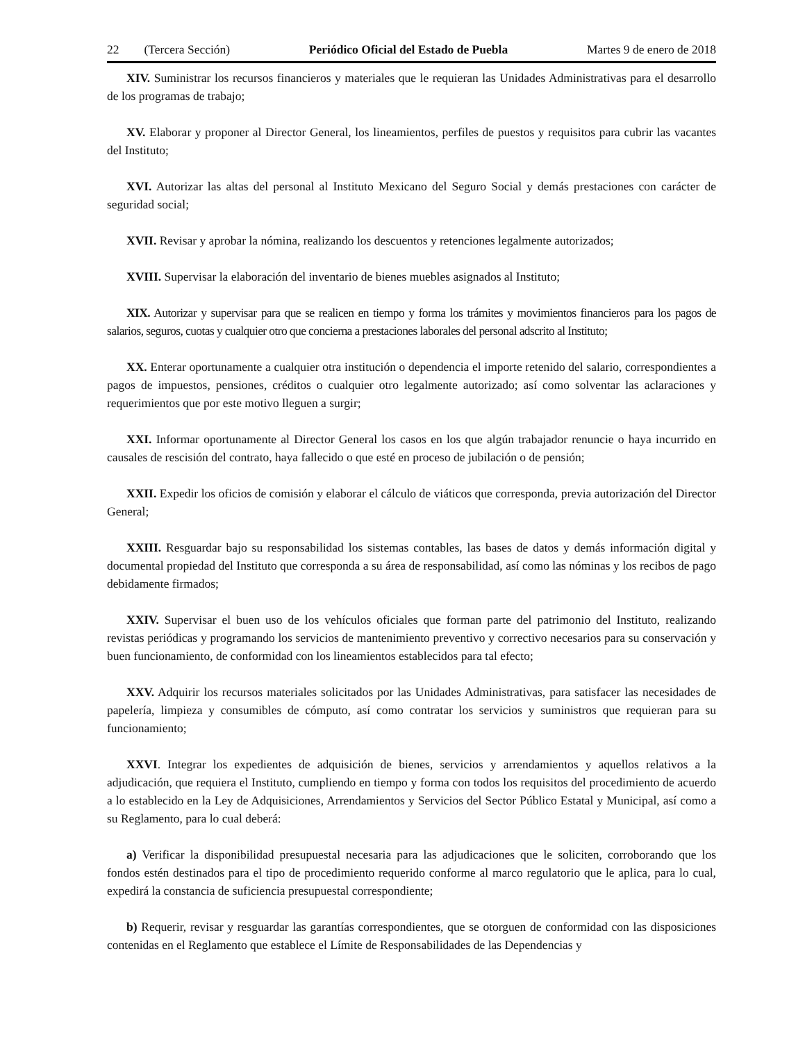22 (Tercera Sección) Periódico Oficial del Estado de Puebla Martes 9 de enero de 2018
XIV. Suministrar los recursos financieros y materiales que le requieran las Unidades Administrativas para el desarrollo de los programas de trabajo;
XV. Elaborar y proponer al Director General, los lineamientos, perfiles de puestos y requisitos para cubrir las vacantes del Instituto;
XVI. Autorizar las altas del personal al Instituto Mexicano del Seguro Social y demás prestaciones con carácter de seguridad social;
XVII. Revisar y aprobar la nómina, realizando los descuentos y retenciones legalmente autorizados;
XVIII. Supervisar la elaboración del inventario de bienes muebles asignados al Instituto;
XIX. Autorizar y supervisar para que se realicen en tiempo y forma los trámites y movimientos financieros para los pagos de salarios, seguros, cuotas y cualquier otro que concierna a prestaciones laborales del personal adscrito al Instituto;
XX. Enterar oportunamente a cualquier otra institución o dependencia el importe retenido del salario, correspondientes a pagos de impuestos, pensiones, créditos o cualquier otro legalmente autorizado; así como solventar las aclaraciones y requerimientos que por este motivo lleguen a surgir;
XXI. Informar oportunamente al Director General los casos en los que algún trabajador renuncie o haya incurrido en causales de rescisión del contrato, haya fallecido o que esté en proceso de jubilación o de pensión;
XXII. Expedir los oficios de comisión y elaborar el cálculo de viáticos que corresponda, previa autorización del Director General;
XXIII. Resguardar bajo su responsabilidad los sistemas contables, las bases de datos y demás información digital y documental propiedad del Instituto que corresponda a su área de responsabilidad, así como las nóminas y los recibos de pago debidamente firmados;
XXIV. Supervisar el buen uso de los vehículos oficiales que forman parte del patrimonio del Instituto, realizando revistas periódicas y programando los servicios de mantenimiento preventivo y correctivo necesarios para su conservación y buen funcionamiento, de conformidad con los lineamientos establecidos para tal efecto;
XXV. Adquirir los recursos materiales solicitados por las Unidades Administrativas, para satisfacer las necesidades de papelería, limpieza y consumibles de cómputo, así como contratar los servicios y suministros que requieran para su funcionamiento;
XXVI. Integrar los expedientes de adquisición de bienes, servicios y arrendamientos y aquellos relativos a la adjudicación, que requiera el Instituto, cumpliendo en tiempo y forma con todos los requisitos del procedimiento de acuerdo a lo establecido en la Ley de Adquisiciones, Arrendamientos y Servicios del Sector Público Estatal y Municipal, así como a su Reglamento, para lo cual deberá:
a) Verificar la disponibilidad presupuestal necesaria para las adjudicaciones que le soliciten, corroborando que los fondos estén destinados para el tipo de procedimiento requerido conforme al marco regulatorio que le aplica, para lo cual, expedirá la constancia de suficiencia presupuestal correspondiente;
b) Requerir, revisar y resguardar las garantías correspondientes, que se otorguen de conformidad con las disposiciones contenidas en el Reglamento que establece el Límite de Responsabilidades de las Dependencias y